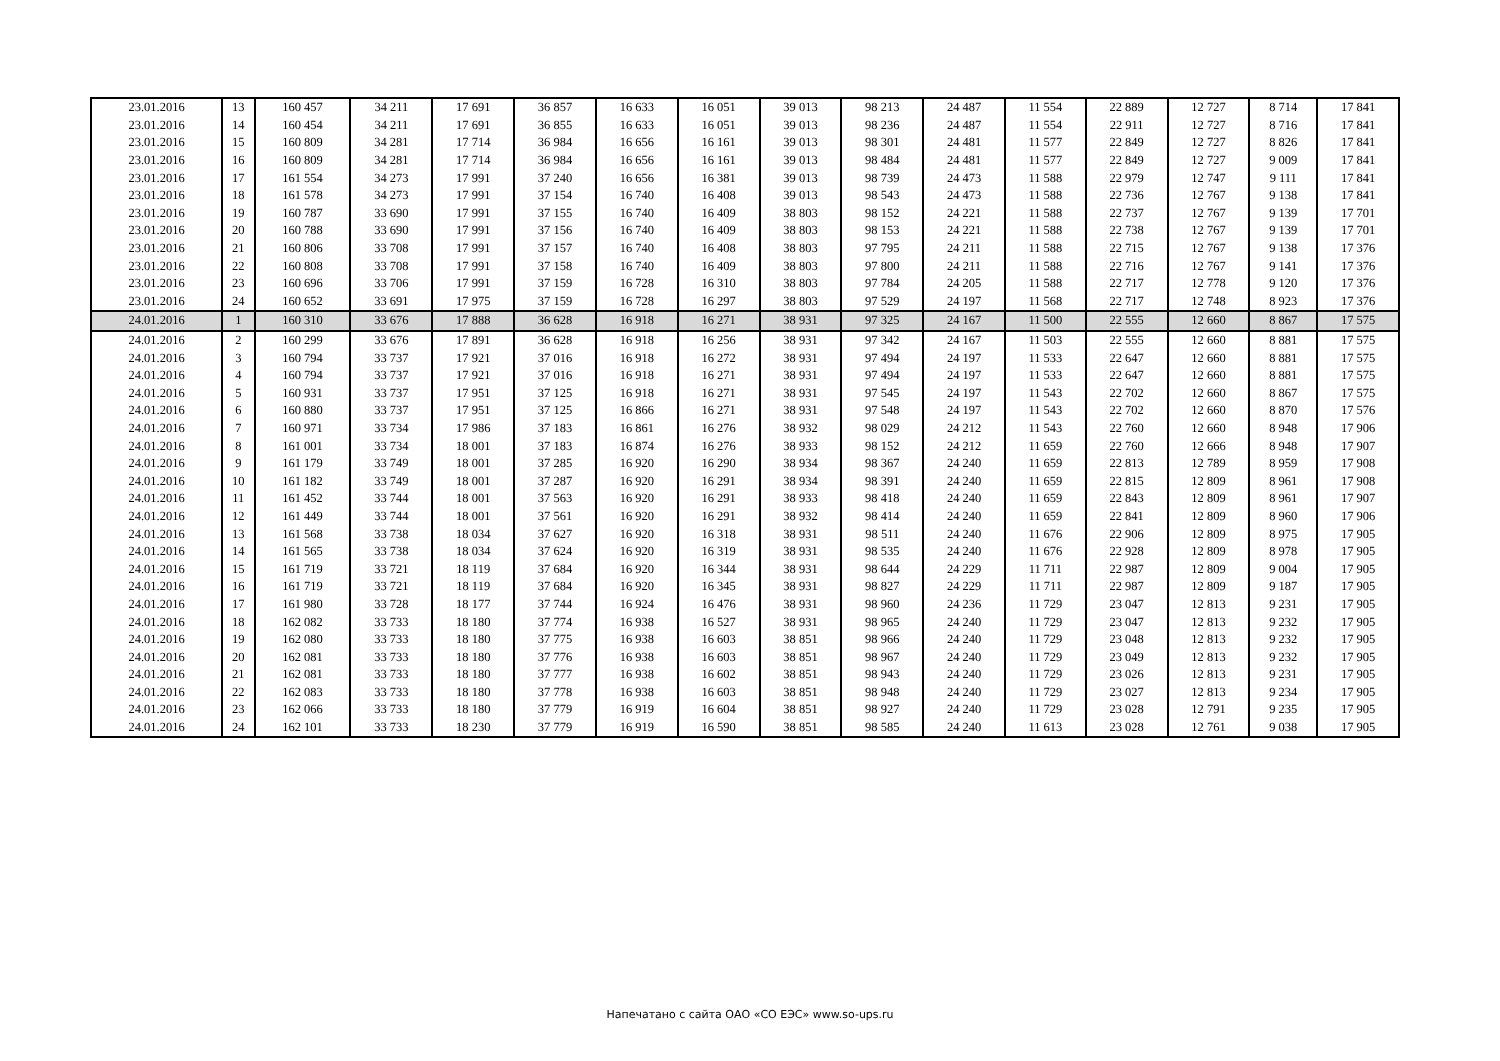| 23.01.2016 | 13 | 160 457 | 34 211 | 17 691 | 36 857 | 16 633 | 16 051 | 39 013 | 98 213 | 24 487 | 11 554 | 22 889 | 12 727 | 8 714 | 17 841 |
| 23.01.2016 | 14 | 160 454 | 34 211 | 17 691 | 36 855 | 16 633 | 16 051 | 39 013 | 98 236 | 24 487 | 11 554 | 22 911 | 12 727 | 8 716 | 17 841 |
| 23.01.2016 | 15 | 160 809 | 34 281 | 17 714 | 36 984 | 16 656 | 16 161 | 39 013 | 98 301 | 24 481 | 11 577 | 22 849 | 12 727 | 8 826 | 17 841 |
| 23.01.2016 | 16 | 160 809 | 34 281 | 17 714 | 36 984 | 16 656 | 16 161 | 39 013 | 98 484 | 24 481 | 11 577 | 22 849 | 12 727 | 9 009 | 17 841 |
| 23.01.2016 | 17 | 161 554 | 34 273 | 17 991 | 37 240 | 16 656 | 16 381 | 39 013 | 98 739 | 24 473 | 11 588 | 22 979 | 12 747 | 9 111 | 17 841 |
| 23.01.2016 | 18 | 161 578 | 34 273 | 17 991 | 37 154 | 16 740 | 16 408 | 39 013 | 98 543 | 24 473 | 11 588 | 22 736 | 12 767 | 9 138 | 17 841 |
| 23.01.2016 | 19 | 160 787 | 33 690 | 17 991 | 37 155 | 16 740 | 16 409 | 38 803 | 98 152 | 24 221 | 11 588 | 22 737 | 12 767 | 9 139 | 17 701 |
| 23.01.2016 | 20 | 160 788 | 33 690 | 17 991 | 37 156 | 16 740 | 16 409 | 38 803 | 98 153 | 24 221 | 11 588 | 22 738 | 12 767 | 9 139 | 17 701 |
| 23.01.2016 | 21 | 160 806 | 33 708 | 17 991 | 37 157 | 16 740 | 16 408 | 38 803 | 97 795 | 24 211 | 11 588 | 22 715 | 12 767 | 9 138 | 17 376 |
| 23.01.2016 | 22 | 160 808 | 33 708 | 17 991 | 37 158 | 16 740 | 16 409 | 38 803 | 97 800 | 24 211 | 11 588 | 22 716 | 12 767 | 9 141 | 17 376 |
| 23.01.2016 | 23 | 160 696 | 33 706 | 17 991 | 37 159 | 16 728 | 16 310 | 38 803 | 97 784 | 24 205 | 11 588 | 22 717 | 12 778 | 9 120 | 17 376 |
| 23.01.2016 | 24 | 160 652 | 33 691 | 17 975 | 37 159 | 16 728 | 16 297 | 38 803 | 97 529 | 24 197 | 11 568 | 22 717 | 12 748 | 8 923 | 17 376 |
| 24.01.2016 | 1 | 160 310 | 33 676 | 17 888 | 36 628 | 16 918 | 16 271 | 38 931 | 97 325 | 24 167 | 11 500 | 22 555 | 12 660 | 8 867 | 17 575 |
| 24.01.2016 | 2 | 160 299 | 33 676 | 17 891 | 36 628 | 16 918 | 16 256 | 38 931 | 97 342 | 24 167 | 11 503 | 22 555 | 12 660 | 8 881 | 17 575 |
| 24.01.2016 | 3 | 160 794 | 33 737 | 17 921 | 37 016 | 16 918 | 16 272 | 38 931 | 97 494 | 24 197 | 11 533 | 22 647 | 12 660 | 8 881 | 17 575 |
| 24.01.2016 | 4 | 160 794 | 33 737 | 17 921 | 37 016 | 16 918 | 16 271 | 38 931 | 97 494 | 24 197 | 11 533 | 22 647 | 12 660 | 8 881 | 17 575 |
| 24.01.2016 | 5 | 160 931 | 33 737 | 17 951 | 37 125 | 16 918 | 16 271 | 38 931 | 97 545 | 24 197 | 11 543 | 22 702 | 12 660 | 8 867 | 17 575 |
| 24.01.2016 | 6 | 160 880 | 33 737 | 17 951 | 37 125 | 16 866 | 16 271 | 38 931 | 97 548 | 24 197 | 11 543 | 22 702 | 12 660 | 8 870 | 17 576 |
| 24.01.2016 | 7 | 160 971 | 33 734 | 17 986 | 37 183 | 16 861 | 16 276 | 38 932 | 98 029 | 24 212 | 11 543 | 22 760 | 12 660 | 8 948 | 17 906 |
| 24.01.2016 | 8 | 161 001 | 33 734 | 18 001 | 37 183 | 16 874 | 16 276 | 38 933 | 98 152 | 24 212 | 11 659 | 22 760 | 12 666 | 8 948 | 17 907 |
| 24.01.2016 | 9 | 161 179 | 33 749 | 18 001 | 37 285 | 16 920 | 16 290 | 38 934 | 98 367 | 24 240 | 11 659 | 22 813 | 12 789 | 8 959 | 17 908 |
| 24.01.2016 | 10 | 161 182 | 33 749 | 18 001 | 37 287 | 16 920 | 16 291 | 38 934 | 98 391 | 24 240 | 11 659 | 22 815 | 12 809 | 8 961 | 17 908 |
| 24.01.2016 | 11 | 161 452 | 33 744 | 18 001 | 37 563 | 16 920 | 16 291 | 38 933 | 98 418 | 24 240 | 11 659 | 22 843 | 12 809 | 8 961 | 17 907 |
| 24.01.2016 | 12 | 161 449 | 33 744 | 18 001 | 37 561 | 16 920 | 16 291 | 38 932 | 98 414 | 24 240 | 11 659 | 22 841 | 12 809 | 8 960 | 17 906 |
| 24.01.2016 | 13 | 161 568 | 33 738 | 18 034 | 37 627 | 16 920 | 16 318 | 38 931 | 98 511 | 24 240 | 11 676 | 22 906 | 12 809 | 8 975 | 17 905 |
| 24.01.2016 | 14 | 161 565 | 33 738 | 18 034 | 37 624 | 16 920 | 16 319 | 38 931 | 98 535 | 24 240 | 11 676 | 22 928 | 12 809 | 8 978 | 17 905 |
| 24.01.2016 | 15 | 161 719 | 33 721 | 18 119 | 37 684 | 16 920 | 16 344 | 38 931 | 98 644 | 24 229 | 11 711 | 22 987 | 12 809 | 9 004 | 17 905 |
| 24.01.2016 | 16 | 161 719 | 33 721 | 18 119 | 37 684 | 16 920 | 16 345 | 38 931 | 98 827 | 24 229 | 11 711 | 22 987 | 12 809 | 9 187 | 17 905 |
| 24.01.2016 | 17 | 161 980 | 33 728 | 18 177 | 37 744 | 16 924 | 16 476 | 38 931 | 98 960 | 24 236 | 11 729 | 23 047 | 12 813 | 9 231 | 17 905 |
| 24.01.2016 | 18 | 162 082 | 33 733 | 18 180 | 37 774 | 16 938 | 16 527 | 38 931 | 98 965 | 24 240 | 11 729 | 23 047 | 12 813 | 9 232 | 17 905 |
| 24.01.2016 | 19 | 162 080 | 33 733 | 18 180 | 37 775 | 16 938 | 16 603 | 38 851 | 98 966 | 24 240 | 11 729 | 23 048 | 12 813 | 9 232 | 17 905 |
| 24.01.2016 | 20 | 162 081 | 33 733 | 18 180 | 37 776 | 16 938 | 16 603 | 38 851 | 98 967 | 24 240 | 11 729 | 23 049 | 12 813 | 9 232 | 17 905 |
| 24.01.2016 | 21 | 162 081 | 33 733 | 18 180 | 37 777 | 16 938 | 16 602 | 38 851 | 98 943 | 24 240 | 11 729 | 23 026 | 12 813 | 9 231 | 17 905 |
| 24.01.2016 | 22 | 162 083 | 33 733 | 18 180 | 37 778 | 16 938 | 16 603 | 38 851 | 98 948 | 24 240 | 11 729 | 23 027 | 12 813 | 9 234 | 17 905 |
| 24.01.2016 | 23 | 162 066 | 33 733 | 18 180 | 37 779 | 16 919 | 16 604 | 38 851 | 98 927 | 24 240 | 11 729 | 23 028 | 12 791 | 9 235 | 17 905 |
| 24.01.2016 | 24 | 162 101 | 33 733 | 18 230 | 37 779 | 16 919 | 16 590 | 38 851 | 98 585 | 24 240 | 11 613 | 23 028 | 12 761 | 9 038 | 17 905 |
Напечатано с сайта ОАО «СО ЕЭС» www.so-ups.ru